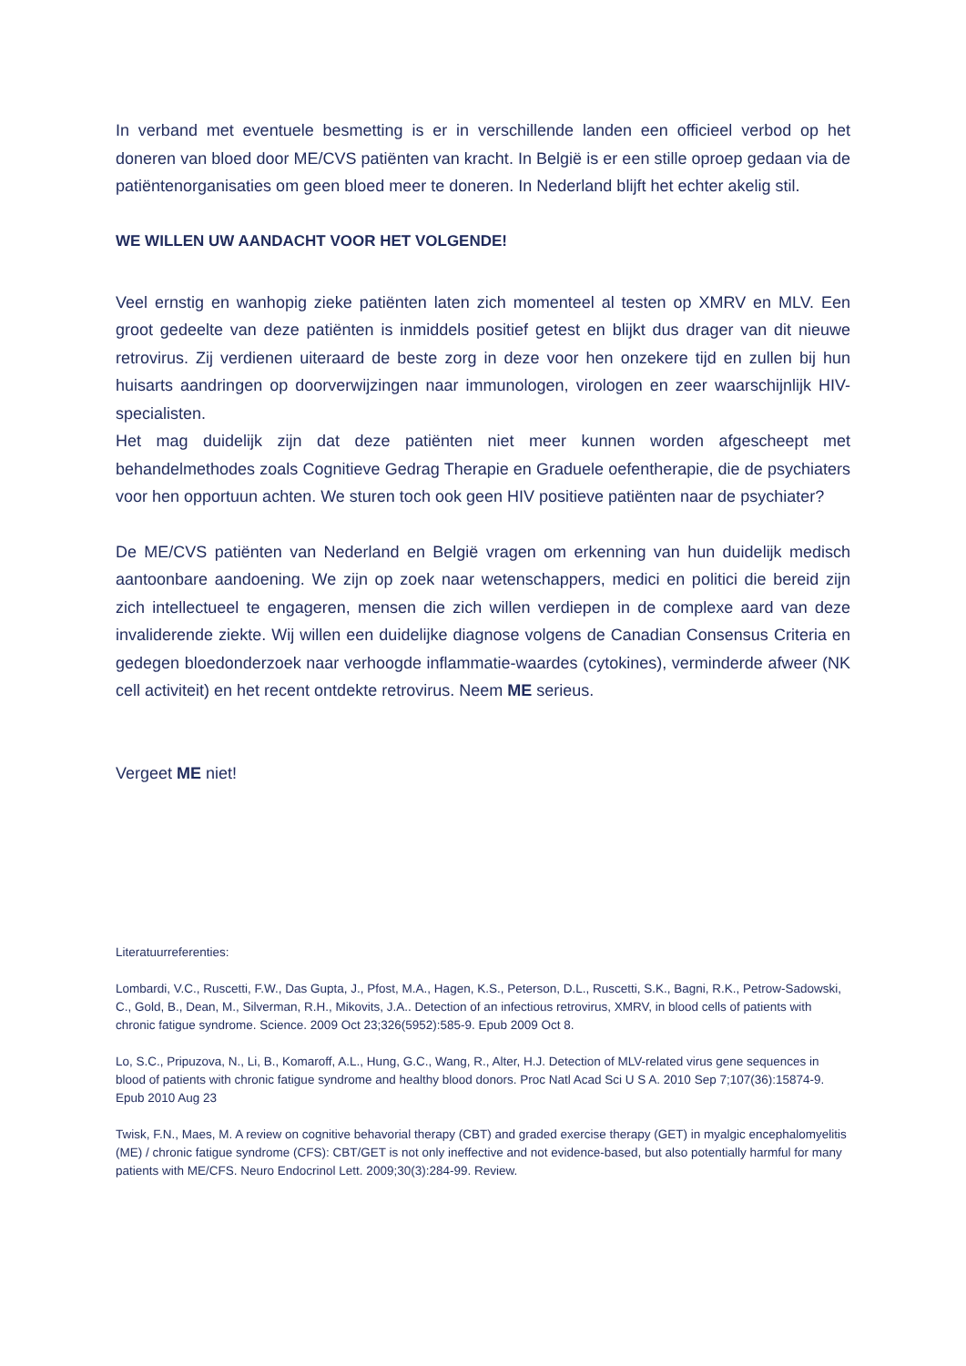In verband met eventuele besmetting is er in verschillende landen een officieel verbod op het doneren van bloed door ME/CVS patiënten van kracht. In België is er een stille oproep gedaan via de patiëntenorganisaties om geen bloed meer te doneren. In Nederland blijft het echter akelig stil.
WE WILLEN UW AANDACHT VOOR HET VOLGENDE!
Veel ernstig en wanhopig zieke patiënten laten zich momenteel al testen op XMRV en MLV. Een groot gedeelte van deze patiënten is inmiddels positief getest en blijkt dus drager van dit nieuwe retrovirus. Zij verdienen uiteraard de beste zorg in deze voor hen onzekere tijd en zullen bij hun huisarts aandringen op doorverwijzingen naar immunologen, virologen en zeer waarschijnlijk HIV-specialisten.
Het mag duidelijk zijn dat deze patiënten niet meer kunnen worden afgescheept met behandelmethodes zoals Cognitieve Gedrag Therapie en Graduele oefentherapie, die de psychiaters voor hen opportuun achten. We sturen toch ook geen HIV positieve patiënten naar de psychiater?
De ME/CVS patiënten van Nederland en België vragen om erkenning van hun duidelijk medisch aantoonbare aandoening. We zijn op zoek naar wetenschappers, medici en politici die bereid zijn zich intellectueel te engageren, mensen die zich willen verdiepen in de complexe aard van deze invaliderende ziekte. Wij willen een duidelijke diagnose volgens de Canadian Consensus Criteria en gedegen bloedonderzoek naar verhoogde inflammatie-waardes (cytokines), verminderde afweer (NK cell activiteit) en het recent ontdekte retrovirus. Neem ME serieus.
Vergeet ME niet!
Literatuurreferenties:
Lombardi, V.C., Ruscetti, F.W., Das Gupta, J., Pfost, M.A., Hagen, K.S., Peterson, D.L., Ruscetti, S.K., Bagni, R.K., Petrow-Sadowski, C., Gold, B., Dean, M., Silverman, R.H., Mikovits, J.A.. Detection of an infectious retrovirus, XMRV, in blood cells of patients with chronic fatigue syndrome. Science. 2009 Oct 23;326(5952):585-9. Epub 2009 Oct 8.
Lo, S.C., Pripuzova, N., Li, B., Komaroff, A.L., Hung, G.C., Wang, R., Alter, H.J. Detection of MLV-related virus gene sequences in blood of patients with chronic fatigue syndrome and healthy blood donors. Proc Natl Acad Sci U S A. 2010 Sep 7;107(36):15874-9. Epub 2010 Aug 23
Twisk, F.N., Maes, M. A review on cognitive behavorial therapy (CBT) and graded exercise therapy (GET) in myalgic encephalomyelitis (ME) / chronic fatigue syndrome (CFS): CBT/GET is not only ineffective and not evidence-based, but also potentially harmful for many patients with ME/CFS. Neuro Endocrinol Lett. 2009;30(3):284-99. Review.